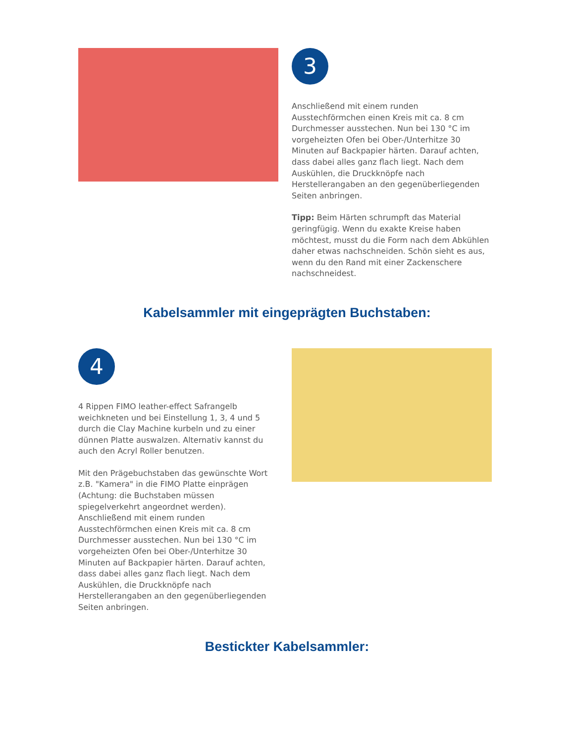3
Anschließend mit einem runden Ausstechförmchen einen Kreis mit ca. 8 cm Durchmesser ausstechen. Nun bei 130 °C im vorgeheizten Ofen bei Ober-/Unterhitze 30 Minuten auf Backpapier härten. Darauf achten, dass dabei alles ganz flach liegt. Nach dem Auskühlen, die Druckknöpfe nach Herstellerangaben an den gegenüberliegenden Seiten anbringen.
Tipp: Beim Härten schrumpft das Material geringfügig. Wenn du exakte Kreise haben möchtest, musst du die Form nach dem Abkühlen daher etwas nachschneiden. Schön sieht es aus, wenn du den Rand mit einer Zackenschere nachschneidest.
Kabelsammler mit eingeprägten Buchstaben:
4
4 Rippen FIMO leather-effect Safrangelb weichkneten und bei Einstellung 1, 3, 4 und 5 durch die Clay Machine kurbeln und zu einer dünnen Platte auswalzen. Alternativ kannst du auch den Acryl Roller benutzen.
Mit den Prägebuchstaben das gewünschte Wort z.B. "Kamera" in die FIMO Platte einprägen (Achtung: die Buchstaben müssen spiegelverkehrt angeordnet werden). Anschließend mit einem runden Ausstechförmchen einen Kreis mit ca. 8 cm Durchmesser ausstechen. Nun bei 130 °C im vorgeheizten Ofen bei Ober-/Unterhitze 30 Minuten auf Backpapier härten. Darauf achten, dass dabei alles ganz flach liegt. Nach dem Auskühlen, die Druckknöpfe nach Herstellerangaben an den gegenüberliegenden Seiten anbringen.
Bestickter Kabelsammler: